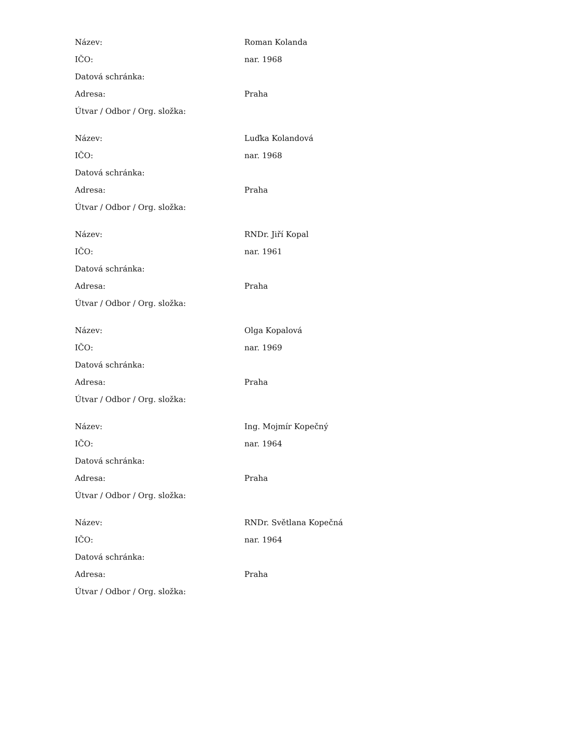| Název: | Roman Kolanda |
| IČO: | nar. 1968 |
| Datová schránka: | |
| Adresa: | Praha |
| Útvar / Odbor / Org. složka: | |
| Název: | Luďka Kolandová |
| IČO: | nar. 1968 |
| Datová schránka: | |
| Adresa: | Praha |
| Útvar / Odbor / Org. složka: | |
| Název: | RNDr. Jiří Kopal |
| IČO: | nar. 1961 |
| Datová schránka: | |
| Adresa: | Praha |
| Útvar / Odbor / Org. složka: | |
| Název: | Olga Kopalová |
| IČO: | nar. 1969 |
| Datová schránka: | |
| Adresa: | Praha |
| Útvar / Odbor / Org. složka: | |
| Název: | Ing. Mojmír Kopečný |
| IČO: | nar. 1964 |
| Datová schránka: | |
| Adresa: | Praha |
| Útvar / Odbor / Org. složka: | |
| Název: | RNDr. Světlana Kopečná |
| IČO: | nar. 1964 |
| Datová schránka: | |
| Adresa: | Praha |
| Útvar / Odbor / Org. složka: | |